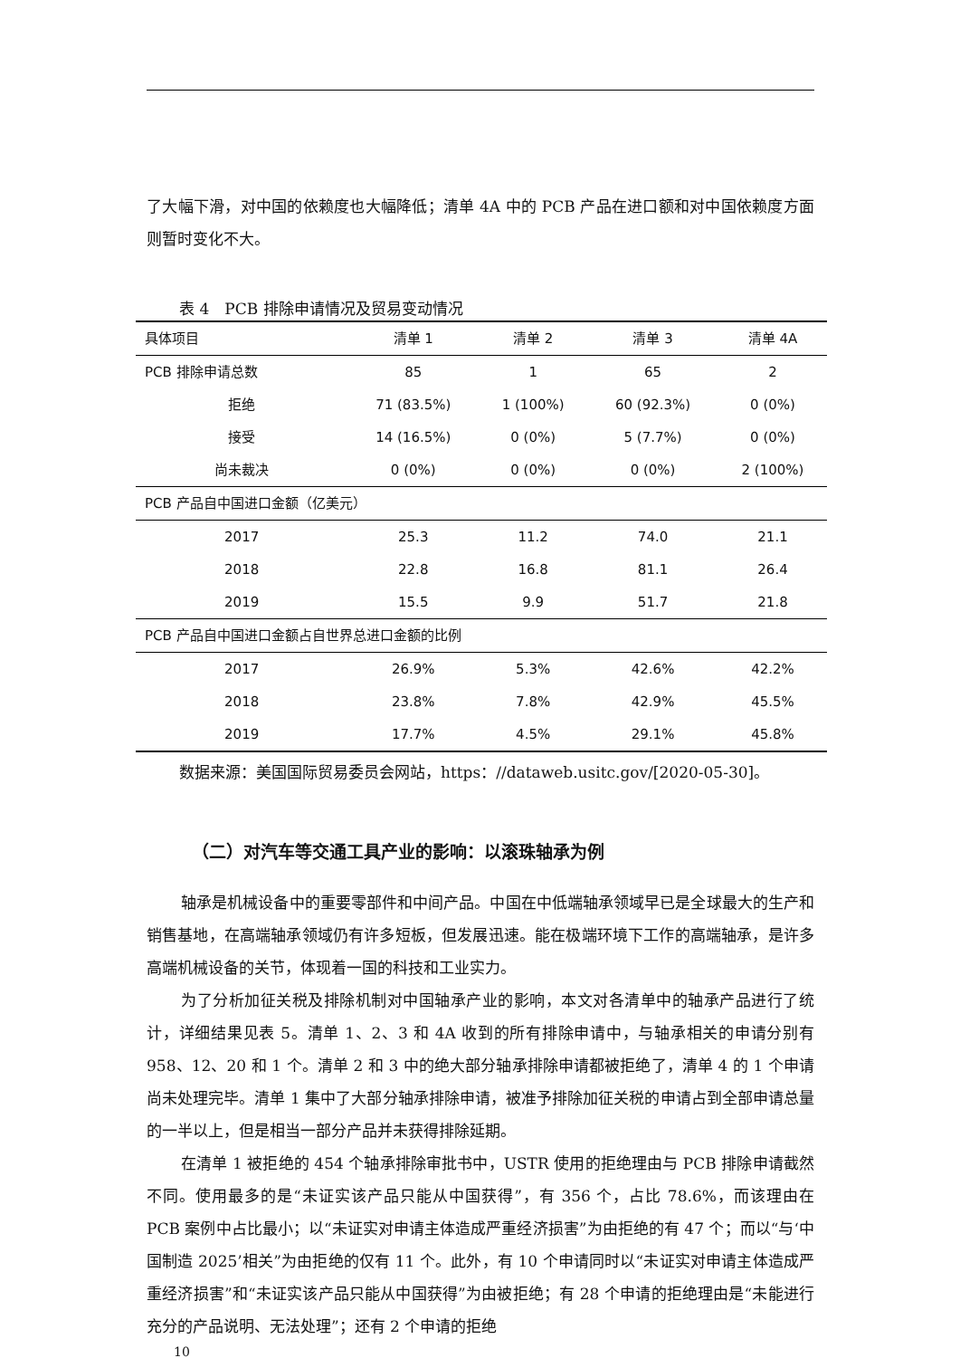了大幅下滑，对中国的依赖度也大幅降低；清单 4A 中的 PCB 产品在进口额和对中国依赖度方面则暂时变化不大。
表 4　PCB 排除申请情况及贸易变动情况
| 具体项目 | 清单 1 | 清单 2 | 清单 3 | 清单 4A |
| --- | --- | --- | --- | --- |
| PCB 排除申请总数 | 85 | 1 | 65 | 2 |
| 拒绝 | 71 (83.5%) | 1 (100%) | 60 (92.3%) | 0 (0%) |
| 接受 | 14 (16.5%) | 0 (0%) | 5 (7.7%) | 0 (0%) |
| 尚未裁决 | 0 (0%) | 0 (0%) | 0 (0%) | 2 (100%) |
| PCB 产品自中国进口金额（亿美元） | | | | |
| 2017 | 25.3 | 11.2 | 74.0 | 21.1 |
| 2018 | 22.8 | 16.8 | 81.1 | 26.4 |
| 2019 | 15.5 | 9.9 | 51.7 | 21.8 |
| PCB 产品自中国进口金额占自世界总进口金额的比例 | | | | |
| 2017 | 26.9% | 5.3% | 42.6% | 42.2% |
| 2018 | 23.8% | 7.8% | 42.9% | 45.5% |
| 2019 | 17.7% | 4.5% | 29.1% | 45.8% |
数据来源：美国国际贸易委员会网站，https：//dataweb.usitc.gov/[2020-05-30]。
（二）对汽车等交通工具产业的影响：以滚珠轴承为例
轴承是机械设备中的重要零部件和中间产品。中国在中低端轴承领域早已是全球最大的生产和销售基地，在高端轴承领域仍有许多短板，但发展迅速。能在极端环境下工作的高端轴承，是许多高端机械设备的关节，体现着一国的科技和工业实力。
为了分析加征关税及排除机制对中国轴承产业的影响，本文对各清单中的轴承产品进行了统计，详细结果见表 5。清单 1、2、3 和 4A 收到的所有排除申请中，与轴承相关的申请分别有 958、12、20 和 1 个。清单 2 和 3 中的绝大部分轴承排除申请都被拒绝了，清单 4 的 1 个申请尚未处理完毕。清单 1 集中了大部分轴承排除申请，被准予排除加征关税的申请占到全部申请总量的一半以上，但是相当一部分产品并未获得排除延期。
在清单 1 被拒绝的 454 个轴承排除审批书中，USTR 使用的拒绝理由与 PCB 排除申请截然不同。使用最多的是“未证实该产品只能从中国获得”，有 356 个，占比 78.6%，而该理由在 PCB 案例中占比最小；以“未证实对申请主体造成严重经济损害”为由拒绝的有 47 个；而以“与‘中国制造 2025’相关”为由拒绝的仅有 11 个。此外，有 10 个申请同时以“未证实对申请主体造成严重经济损害”和“未证实该产品只能从中国获得”为由被拒绝；有 28 个申请的拒绝理由是“未能进行充分的产品说明、无法处理”；还有 2 个申请的拒绝
10